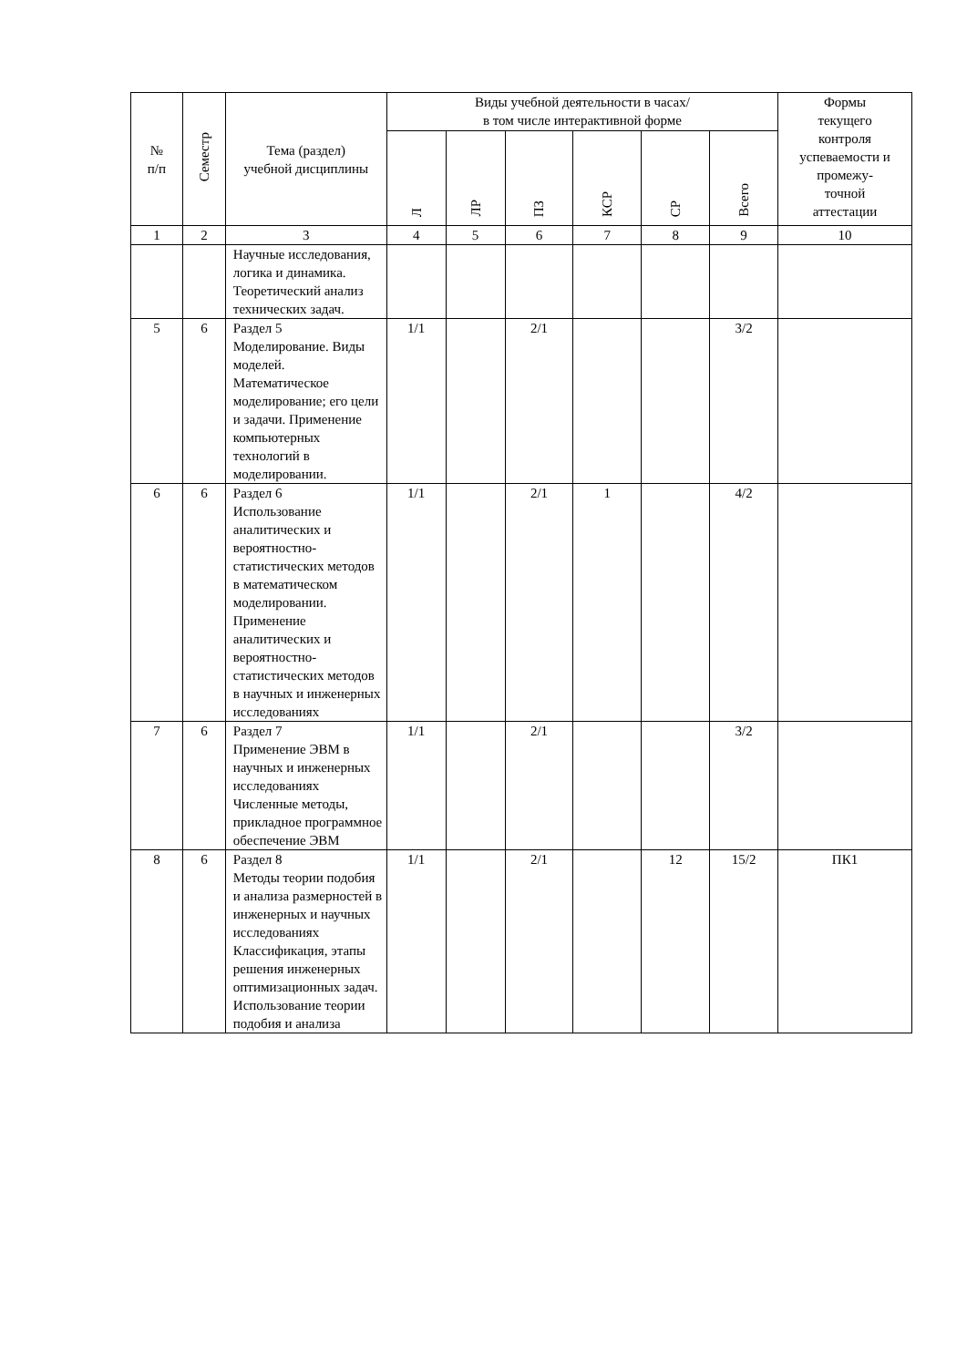| № п/п | Семестр | Тема (раздел) учебной дисциплины | Виды учебной деятельности в часах/ в том числе интерактивной форме | | | | | | Формы текущего контроля успеваемости и промежу- точной аттестации |
| --- | --- | --- | --- | --- | --- | --- | --- | --- | --- |
| | | | Л | ЛР | ПЗ | КСР | СР | Всего | |
| 1 | 2 | 3 | 4 | 5 | 6 | 7 | 8 | 9 | 10 |
| | | Научные исследования, логика и динамика. Теоретический анализ технических задач. | | | | | | | |
| 5 | 6 | Раздел 5 Моделирование. Виды моделей. Математическое моделирование; его цели и задачи. Применение компьютерных технологий в моделировании. | 1/1 | | 2/1 | | | 3/2 | |
| 6 | 6 | Раздел 6 Использование аналитических и вероятностно-статистических методов в математическом моделировании. Применение аналитических и вероятностно-статистических методов в научных и инженерных исследованиях | 1/1 | | 2/1 | 1 | | 4/2 | |
| 7 | 6 | Раздел 7 Применение ЭВМ в научных и инженерных исследованиях Численные методы, прикладное программное обеспечение ЭВМ | 1/1 | | 2/1 | | | 3/2 | |
| 8 | 6 | Раздел 8 Методы теории подобия и анализа размерностей в инженерных и научных исследованиях Классификация, этапы решения инженерных оптимизационных задач. Использование теории подобия и анализа | 1/1 | | 2/1 | | 12 | 15/2 | ПК1 |